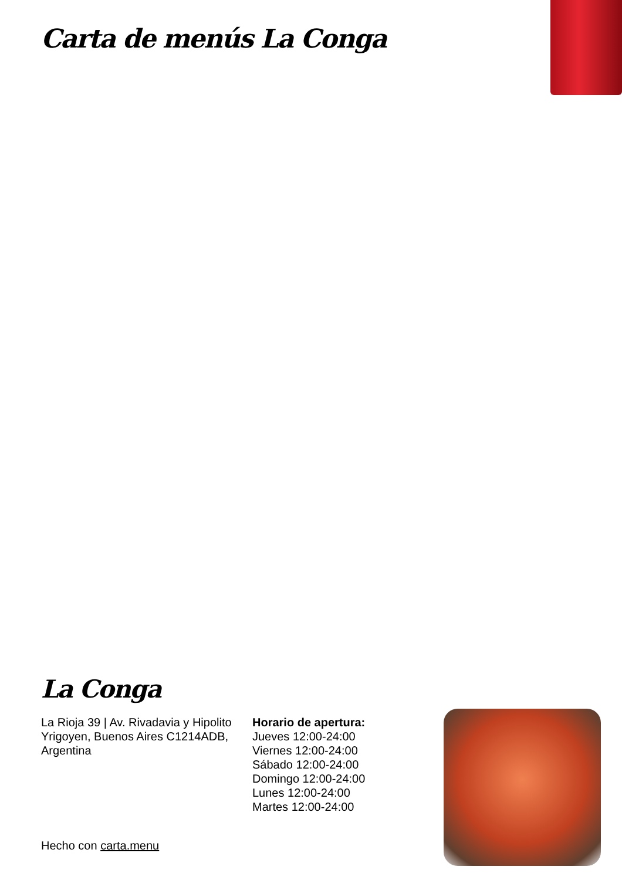Carta de menús La Conga
La Conga
La Rioja 39 | Av. Rivadavia y Hipolito Yrigoyen, Buenos Aires C1214ADB, Argentina
Horario de apertura:
Jueves 12:00-24:00
Viernes 12:00-24:00
Sábado 12:00-24:00
Domingo 12:00-24:00
Lunes 12:00-24:00
Martes 12:00-24:00
Hecho con carta.menu